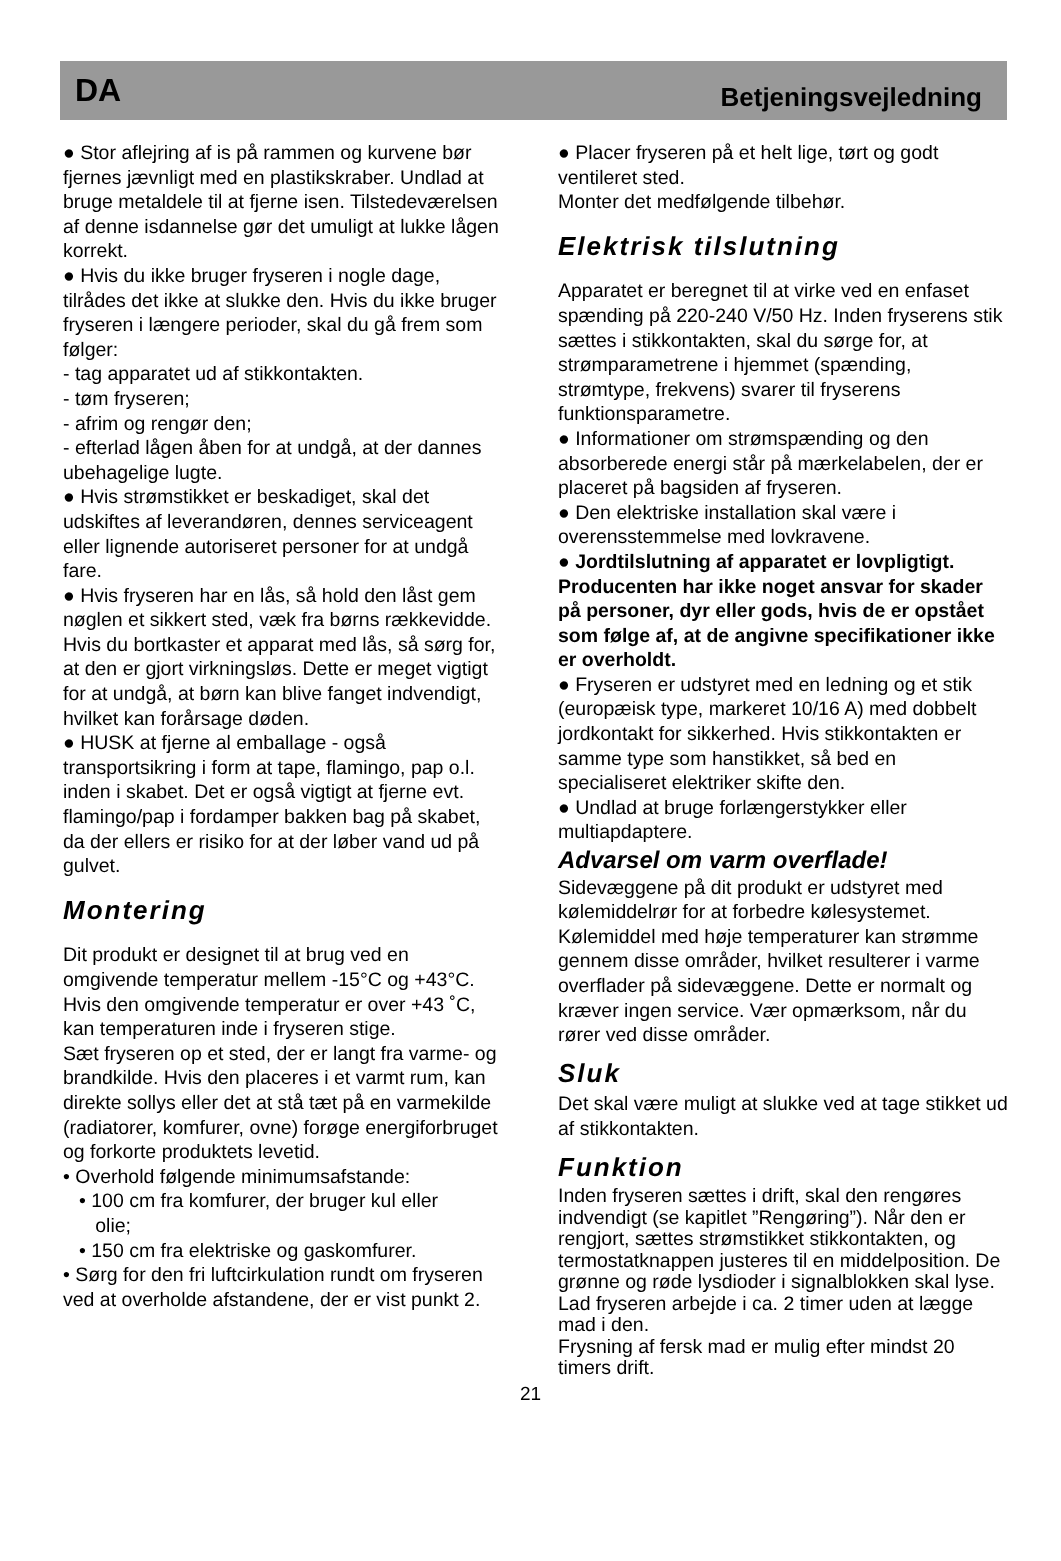DA Betjeningsvejledning
● Stor aflejring af is på rammen og kurvene bør fjernes jævnligt med en plastikskraber. Undlad at bruge metaldele til at fjerne isen. Tilstedeværelsen af denne isdannelse gør det umuligt at lukke lågen korrekt.
● Hvis du ikke bruger fryseren i nogle dage, tilrådes det ikke at slukke den. Hvis du ikke bruger fryseren i længere perioder, skal du gå frem som følger:
- tag apparatet ud af stikkontakten.
- tøm fryseren;
- afrim og rengør den;
- efterlad lågen åben for at undgå, at der dannes ubehagelige lugte.
● Hvis strømstikket er beskadiget, skal det udskiftes af leverandøren, dennes serviceagent eller lignende autoriseret personer for at undgå fare.
● Hvis fryseren har en lås, så hold den låst gem nøglen et sikkert sted, væk fra børns rækkevidde. Hvis du bortkaster et apparat med lås, så sørg for, at den er gjort virkningsløs. Dette er meget vigtigt for at undgå, at børn kan blive fanget indvendigt, hvilket kan forårsage døden.
● HUSK at fjerne al emballage - også transportsikring i form at tape, flamingo, pap o.l. inden i skabet. Det er også vigtigt at fjerne evt. flamingo/pap i fordamper bakken bag på skabet, da der ellers er risiko for at der løber vand ud på gulvet.
Montering
Dit produkt er designet til at brug ved en omgivende temperatur mellem -15°C og +43°C. Hvis den omgivende temperatur er over +43 ˚C, kan temperaturen inde i fryseren stige.
Sæt fryseren op et sted, der er langt fra varme- og brandkilde. Hvis den placeres i et varmt rum, kan direkte sollys eller det at stå tæt på en varmekilde (radiatorer, komfurer, ovne) forøge energiforbruget og forkorte produktets levetid.
• Overhold følgende minimumsafstande:
• 100 cm fra komfurer, der bruger kul eller
olie;
• 150 cm fra elektriske og gaskomfurer.
• Sørg for den fri luftcirkulation rundt om fryseren ved at overholde afstandene, der er vist punkt 2.
● Placer fryseren på et helt lige, tørt og godt ventileret sted.
Monter det medfølgende tilbehør.
Elektrisk tilslutning
Apparatet er beregnet til at virke ved en enfaset spænding på 220-240 V/50 Hz. Inden fryserens stik sættes i stikkontakten, skal du sørge for, at strømparametrene i hjemmet (spænding, strømtype, frekvens) svarer til fryserens funktionsparametre.
● Informationer om strømspænding og den absorberede energi står på mærkelabelen, der er placeret på bagsiden af fryseren.
● Den elektriske installation skal være i overensstemmelse med lovkravene.
● Jordtilslutning af apparatet er lovpligtigt. Producenten har ikke noget ansvar for skader på personer, dyr eller gods, hvis de er opstået som følge af, at de angivne specifikationer ikke er overholdt.
● Fryseren er udstyret med en ledning og et stik (europæisk type, markeret 10/16 A) med dobbelt jordkontakt for sikkerhed. Hvis stikkontakten er samme type som hanstikket, så bed en specialiseret elektriker skifte den.
● Undlad at bruge forlængerstykker eller multiapdaptere.
Advarsel om varm overflade!
Sidevæggene på dit produkt er udstyret med kølemiddelrør for at forbedre kølesystemet. Kølemiddel med høje temperaturer kan strømme gennem disse områder, hvilket resulterer i varme overflader på sidevæggene. Dette er normalt og kræver ingen service. Vær opmærksom, når du rører ved disse områder.
Sluk
Det skal være muligt at slukke ved at tage stikket ud af stikkontakten.
Funktion
Inden fryseren sættes i drift, skal den rengøres indvendigt (se kapitlet ”Rengøring”). Når den er rengjort, sættes strømstikket stikkontakten, og termostatknappen justeres til en middelposition. De grønne og røde lysdioder i signalblokken skal lyse. Lad fryseren arbejde i ca. 2 timer uden at lægge mad i den.
Frysning af fersk mad er mulig efter mindst 20 timers drift.
21